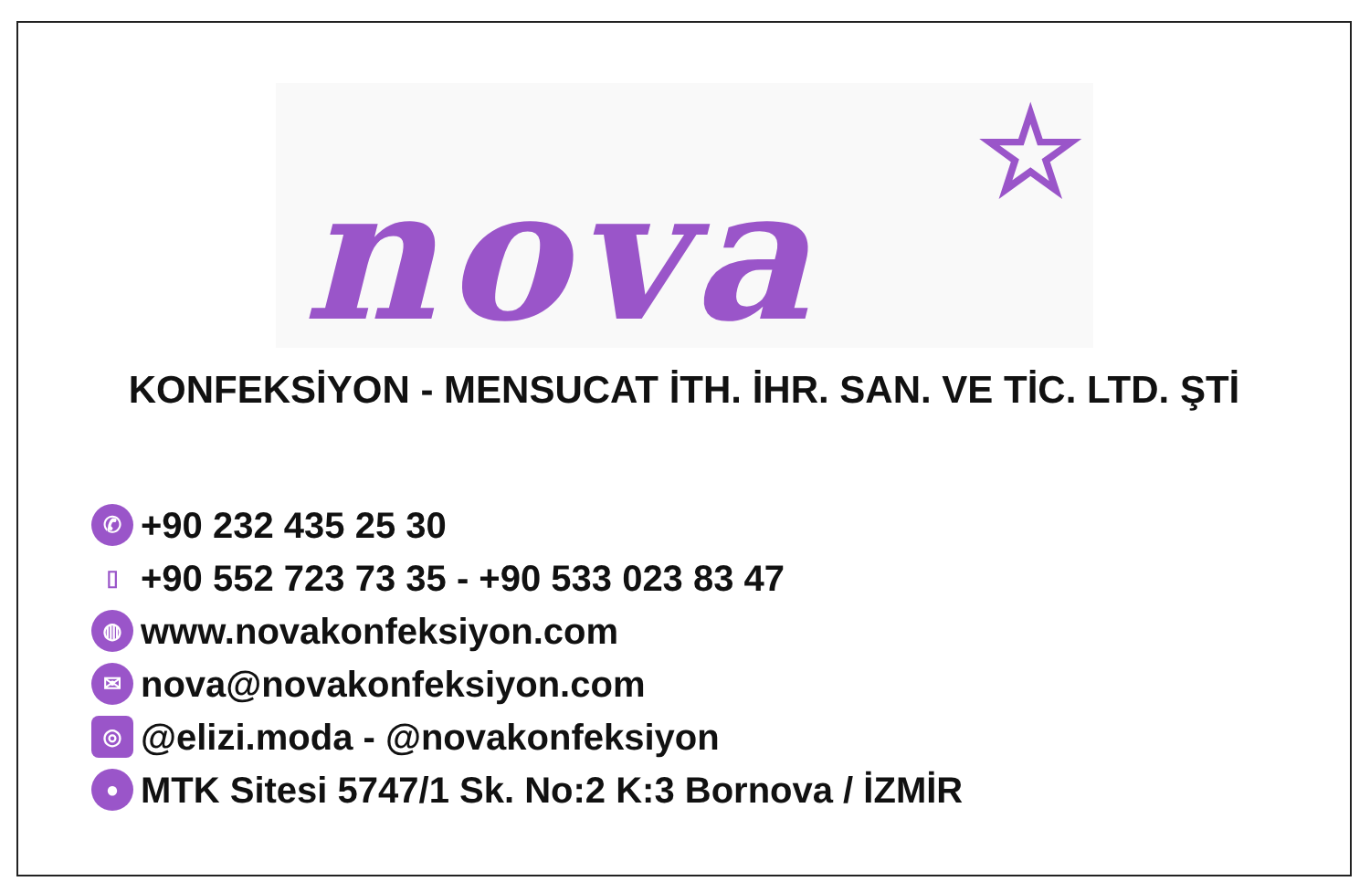nova ☆
KONFEKSİYON - MENSUCAT İTH. İHR. SAN. VE TİC. LTD. ŞTİ
✆
+90 232 435 25 30
▯
+90 552 723 73 35 - +90 533 023 83 47
◍
www.novakonfeksiyon.com
✉
nova@novakonfeksiyon.com
◎
@elizi.moda - @novakonfeksiyon
●
MTK Sitesi 5747/1 Sk. No:2 K:3 Bornova / İZMİR